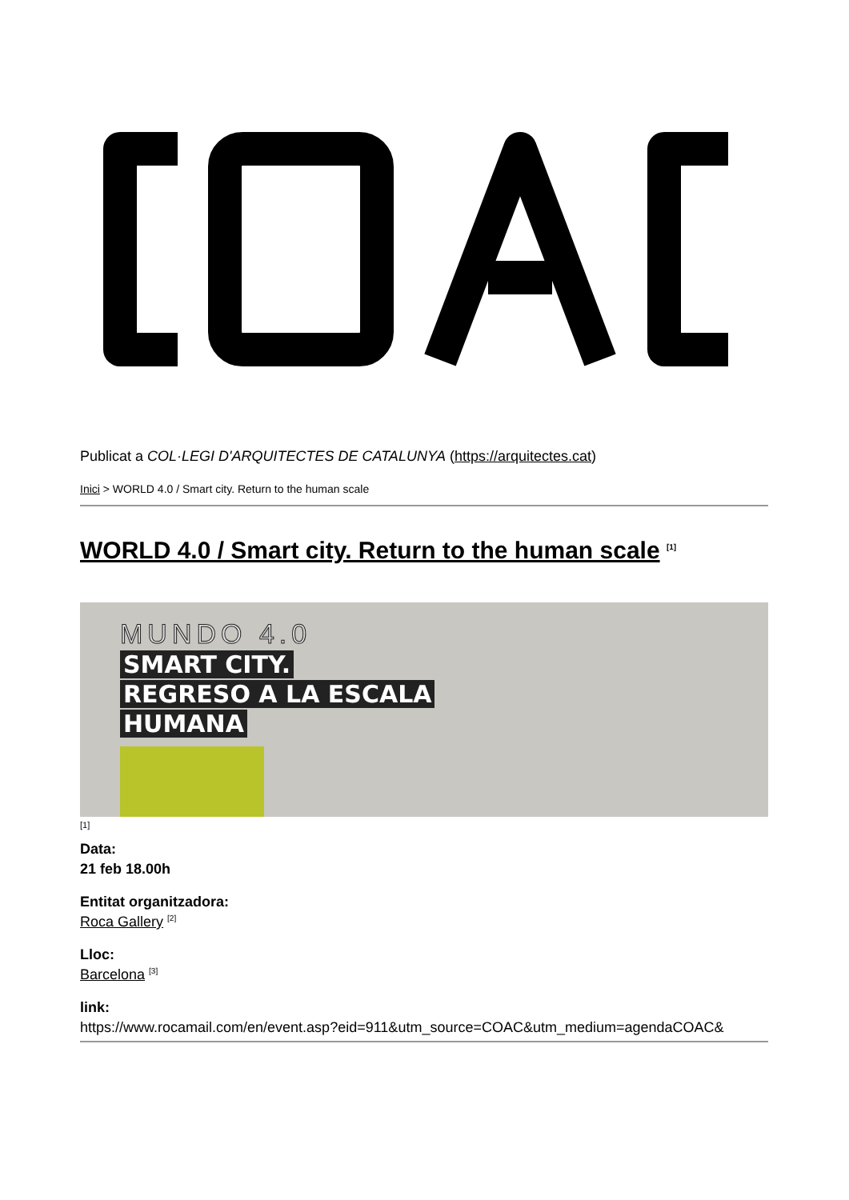Publicat a COL·LEGI D'ARQUITECTES DE CATALUNYA (https://arquitectes.cat)
Inici > WORLD 4.0 / Smart city. Return to the human scale
WORLD 4.0 / Smart city. Return to the human scale <sup>[1]</sup>
MUNDO 4.0
SMART CITY.
REGRESO A LA ESCALA
HUMANA
[1]
Data:
21 feb 18.00h
Entitat organitzadora:
Roca Gallery <sup>[2]</sup>
Lloc:
Barcelona <sup>[3]</sup>
link:
https://www.rocamail.com/en/event.asp?eid=911&utm_source=COAC&utm_medium=agendaCOAC&